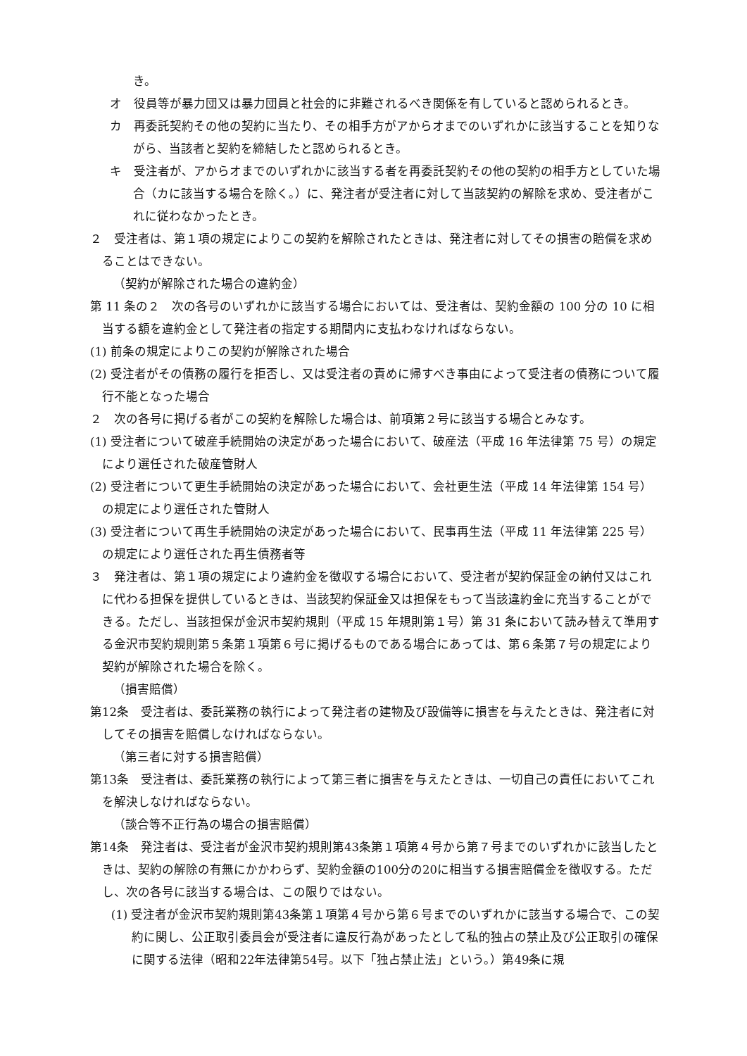き。
オ　役員等が暴力団又は暴力団員と社会的に非難されるべき関係を有していると認められるとき。
カ　再委託契約その他の契約に当たり、その相手方がアからオまでのいずれかに該当することを知りながら、当該者と契約を締結したと認められるとき。
キ　受注者が、アからオまでのいずれかに該当する者を再委託契約その他の契約の相手方としていた場合（カに該当する場合を除く。）に、発注者が受注者に対して当該契約の解除を求め、受注者がこれに従わなかったとき。
２　受注者は、第１項の規定によりこの契約を解除されたときは、発注者に対してその損害の賠償を求めることはできない。
（契約が解除された場合の違約金）
第 11 条の２　次の各号のいずれかに該当する場合においては、受注者は、契約金額の 100 分の 10 に相当する額を違約金として発注者の指定する期間内に支払わなければならない。
(1) 前条の規定によりこの契約が解除された場合
(2) 受注者がその債務の履行を拒否し、又は受注者の責めに帰すべき事由によって受注者の債務について履行不能となった場合
２　次の各号に掲げる者がこの契約を解除した場合は、前項第２号に該当する場合とみなす。
(1) 受注者について破産手続開始の決定があった場合において、破産法（平成 16 年法律第 75 号）の規定により選任された破産管財人
(2) 受注者について更生手続開始の決定があった場合において、会社更生法（平成 14 年法律第 154 号）の規定により選任された管財人
(3) 受注者について再生手続開始の決定があった場合において、民事再生法（平成 11 年法律第 225 号）の規定により選任された再生債務者等
３　発注者は、第１項の規定により違約金を徴収する場合において、受注者が契約保証金の納付又はこれに代わる担保を提供しているときは、当該契約保証金又は担保をもって当該違約金に充当することができる。ただし、当該担保が金沢市契約規則（平成 15 年規則第１号）第 31 条において読み替えて準用する金沢市契約規則第５条第１項第６号に掲げるものである場合にあっては、第６条第７号の規定により契約が解除された場合を除く。
（損害賠償）
第12条　受注者は、委託業務の執行によって発注者の建物及び設備等に損害を与えたときは、発注者に対してその損害を賠償しなければならない。
（第三者に対する損害賠償）
第13条　受注者は、委託業務の執行によって第三者に損害を与えたときは、一切自己の責任においてこれを解決しなければならない。
（談合等不正行為の場合の損害賠償）
第14条　発注者は、受注者が金沢市契約規則第43条第１項第４号から第７号までのいずれかに該当したときは、契約の解除の有無にかかわらず、契約金額の100分の20に相当する損害賠償金を徴収する。ただし、次の各号に該当する場合は、この限りではない。
(1) 受注者が金沢市契約規則第43条第１項第４号から第６号までのいずれかに該当する場合で、この契約に関し、公正取引委員会が受注者に違反行為があったとして私的独占の禁止及び公正取引の確保に関する法律（昭和22年法律第54号。以下「独占禁止法」という。）第49条に規